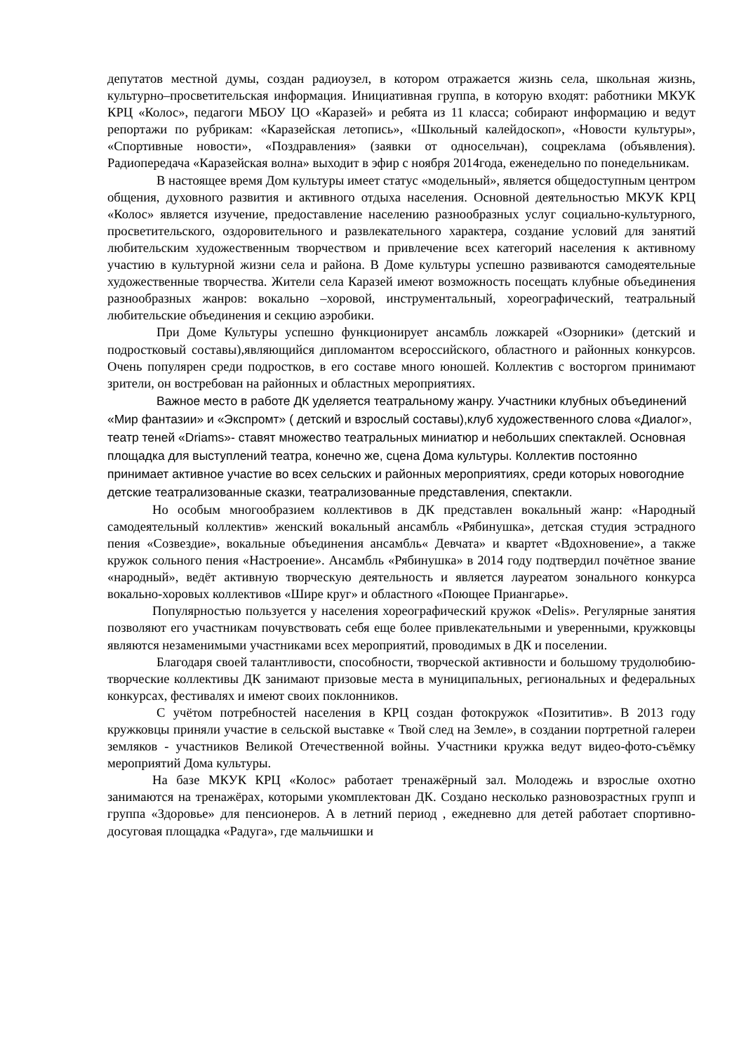депутатов местной думы, создан радиоузел, в котором отражается жизнь села, школьная жизнь, культурно–просветительская информация. Инициативная группа, в которую входят: работники МКУК КРЦ «Колос», педагоги МБОУ ЦО «Каразей» и ребята из 11 класса; собирают информацию и ведут репортажи по рубрикам: «Каразейская летопись», «Школьный калейдоскоп», «Новости культуры», «Спортивные новости», «Поздравления» (заявки от односельчан), соцреклама (объявления). Радиопередача «Каразейская волна» выходит в эфир с ноября 2014года, еженедельно по понедельникам.
В настоящее время Дом культуры имеет статус «модельный», является общедоступным центром общения, духовного развития и активного отдыха населения. Основной деятельностью МКУК КРЦ «Колос» является изучение, предоставление населению разнообразных услуг социально-культурного, просветительского, оздоровительного и развлекательного характера, создание условий для занятий любительским художественным творчеством и привлечение всех категорий населения к активному участию в культурной жизни села и района. В Доме культуры успешно развиваются самодеятельные художественные творчества. Жители села Каразей имеют возможность посещать клубные объединения разнообразных жанров: вокально –хоровой, инструментальный, хореографический, театральный любительские объединения и секцию аэробики.
При Доме Культуры успешно функционирует ансамбль ложкарей «Озорники» (детский и подростковый составы),являющийся дипломантом всероссийского, областного и районных конкурсов. Очень популярен среди подростков, в его составе много юношей. Коллектив с восторгом принимают зрители, он востребован на районных и областных мероприятиях.
Важное место в работе ДК уделяется театральному жанру. Участники клубных объединений «Мир фантазии» и «Экспромт» ( детский и взрослый составы),клуб художественного слова «Диалог», театр теней «Driams»- ставят множество театральных миниатюр и небольших спектаклей. Основная площадка для выступлений театра, конечно же, сцена Дома культуры. Коллектив постоянно принимает активное участие во всех сельских и районных мероприятиях, среди которых новогодние детские театрализованные сказки, театрализованные представления, спектакли.
Но особым многообразием коллективов в ДК представлен вокальный жанр: «Народный самодеятельный коллектив» женский вокальный ансамбль «Рябинушка», детская студия эстрадного пения «Созвездие», вокальные объединения ансамбль« Девчата» и квартет «Вдохновение», а также кружок сольного пения «Настроение». Ансамбль «Рябинушка» в 2014 году подтвердил почётное звание «народный», ведёт активную творческую деятельность и является лауреатом зонального конкурса вокально-хоровых коллективов «Шире круг» и областного «Поющее Приангарье».
Популярностью пользуется у населения хореографический кружок «Delis». Регулярные занятия позволяют его участникам почувствовать себя еще более привлекательными и уверенными, кружковцы являются незаменимыми участниками всех мероприятий, проводимых в ДК и поселении.
Благодаря своей талантливости, способности, творческой активности и большому трудолюбию- творческие коллективы ДК занимают призовые места в муниципальных, региональных и федеральных конкурсах, фестивалях и имеют своих поклонников.
С учётом потребностей населения в КРЦ создан фотокружок «Позититив». В 2013 году кружковцы приняли участие в сельской выставке « Твой след на Земле», в создании портретной галереи земляков - участников Великой Отечественной войны. Участники кружка ведут видео-фото-съёмку мероприятий Дома культуры.
На базе МКУК КРЦ «Колос» работает тренажёрный зал. Молодежь и взрослые охотно занимаются на тренажёрах, которыми укомплектован ДК. Создано несколько разновозрастных групп и группа «Здоровье» для пенсионеров. А в летний период , ежедневно для детей работает спортивно-досуговая площадка «Радуга», где мальчишки и